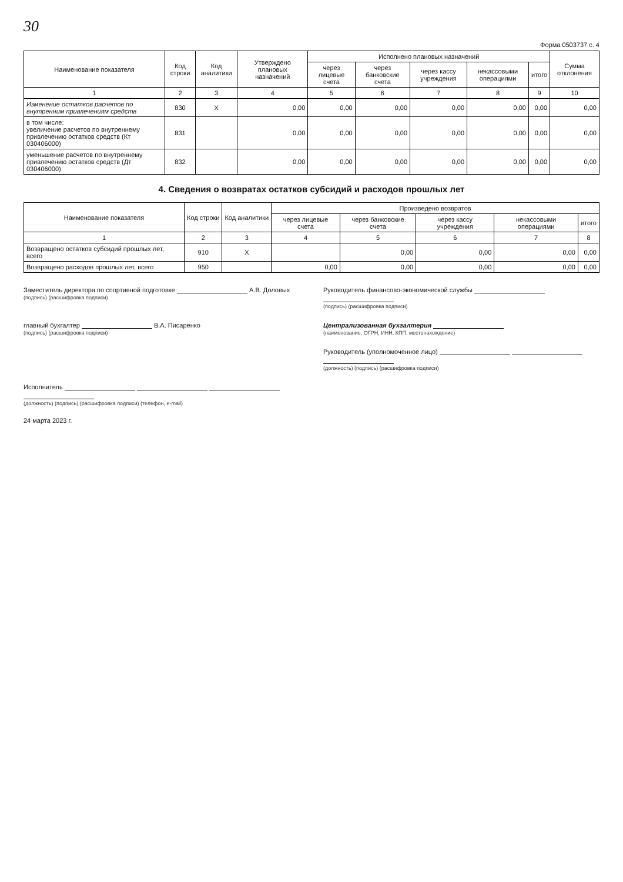30
Форма 0503737 с. 4
| Наименование показателя | Код строки | Код аналитики | Утверждено плановых назначений | Исполнено плановых назначений | | | | | Сумма отклонения |
| --- | --- | --- | --- | --- | --- | --- | --- | --- | --- |
| | | | | через лицевые счета | через банковские счета | через кассу учреждения | некассовыми операциями | итого | |
| 1 | 2 | 3 | 4 | 5 | 6 | 7 | 8 | 9 | 10 |
| Изменение остатков расчетов по внутренним привлечениям средств | 830 | X | 0,00 | 0,00 | 0,00 | 0,00 | 0,00 | 0,00 | 0,00 |
| в том числе: увеличение расчетов по внутреннему привлечению остатков средств (Кт 030406000) | 831 | | 0,00 | 0,00 | 0,00 | 0,00 | 0,00 | 0,00 | 0,00 |
| уменьшение расчетов по внутреннему привлечению остатков средств (Дт 030406000) | 832 | | 0,00 | 0,00 | 0,00 | 0,00 | 0,00 | 0,00 | 0,00 |
4. Сведения о возвратах остатков субсидий и расходов прошлых лет
| Наименование показателя | Код строки | Код аналитики | Произведено возвратов | | | | |
| --- | --- | --- | --- | --- | --- | --- | --- |
| | | | через лицевые счета | через банковские счета | через кассу учреждения | некассовыми операциями | итого |
| 1 | 2 | 3 | 4 | 5 | 6 | 7 | 8 |
| Возвращено остатков субсидий прошлых лет, всего | 910 | X | | 0,00 | 0,00 | 0,00 | 0,00 |
| Возвращено расходов прошлых лет, всего | 950 | | 0,00 | 0,00 | 0,00 | 0,00 | 0,00 |
Заместитель директора по спортивной подготовке А.В. Доловых
(подпись) (расшифровка подписи)
Руководитель финансово-экономической службы
(подпись) (расшифровка подписи)
главный бухгалтер В.А. Писаренко
(подпись) (расшифровка подписи)
Централизованная бухгалтерия
(наименование, ОГРН, ИНН, КПП, местонахождение)
Руководитель (уполномоченное лицо)
(должность) (подпись) (расшифровка подписи)
Исполнитель
(должность) (подпись) (расшифровка подписи) (телефон, e-mail)
24 марта 2023 г.